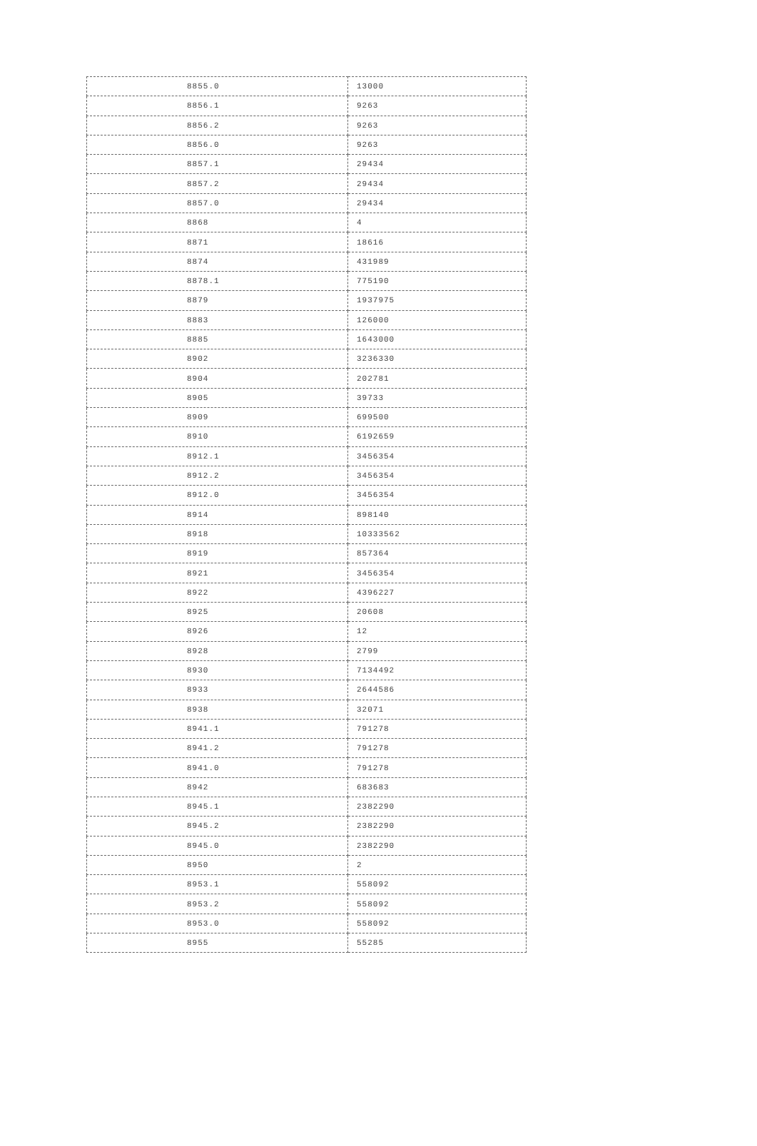| 8855.0 | 13000 |
| 8856.1 | 9263 |
| 8856.2 | 9263 |
| 8856.0 | 9263 |
| 8857.1 | 29434 |
| 8857.2 | 29434 |
| 8857.0 | 29434 |
| 8868 | 4 |
| 8871 | 18616 |
| 8874 | 431989 |
| 8878.1 | 775190 |
| 8879 | 1937975 |
| 8883 | 126000 |
| 8885 | 1643000 |
| 8902 | 3236330 |
| 8904 | 202781 |
| 8905 | 39733 |
| 8909 | 699500 |
| 8910 | 6192659 |
| 8912.1 | 3456354 |
| 8912.2 | 3456354 |
| 8912.0 | 3456354 |
| 8914 | 898140 |
| 8918 | 10333562 |
| 8919 | 857364 |
| 8921 | 3456354 |
| 8922 | 4396227 |
| 8925 | 20608 |
| 8926 | 12 |
| 8928 | 2799 |
| 8930 | 7134492 |
| 8933 | 2644586 |
| 8938 | 32071 |
| 8941.1 | 791278 |
| 8941.2 | 791278 |
| 8941.0 | 791278 |
| 8942 | 683683 |
| 8945.1 | 2382290 |
| 8945.2 | 2382290 |
| 8945.0 | 2382290 |
| 8950 | 2 |
| 8953.1 | 558092 |
| 8953.2 | 558092 |
| 8953.0 | 558092 |
| 8955 | 55285 |